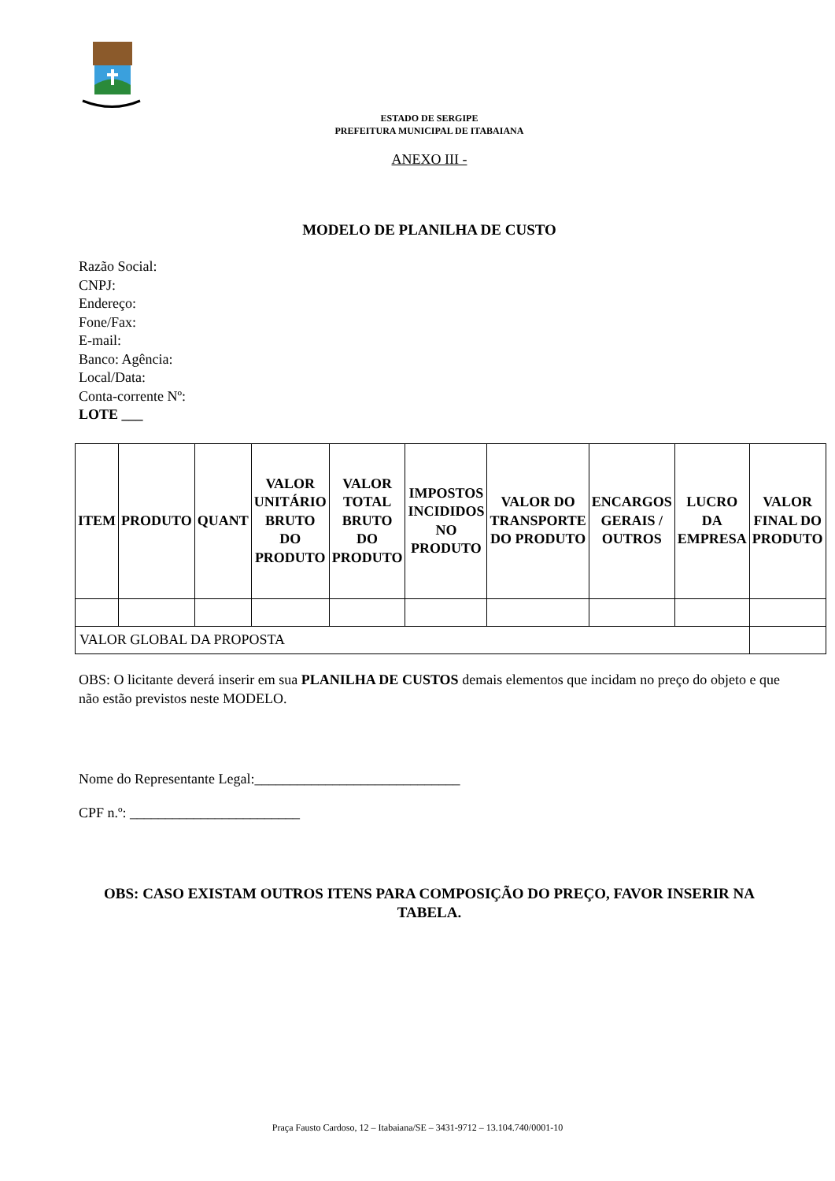ESTADO DE SERGIPE
PREFEITURA MUNICIPAL DE ITABAIANA
ANEXO III -
MODELO DE PLANILHA DE CUSTO
Razão Social:
CNPJ:
Endereço:
Fone/Fax:
E-mail:
Banco: Agência:
Local/Data:
Conta-corrente Nº:
LOTE ___
| ITEM | PRODUTO | QUANT | VALOR UNITÁRIO BRUTO DO PRODUTO | VALOR TOTAL BRUTO DO PRODUTO | IMPOSTOS INCIDIDOS NO PRODUTO | VALOR DO TRANSPORTE DO PRODUTO | ENCARGOS GERAIS / OUTROS | LUCRO DA EMPRESA | VALOR FINAL DO PRODUTO |
| --- | --- | --- | --- | --- | --- | --- | --- | --- | --- |
| VALOR GLOBAL DA PROPOSTA | | | | | | | | | |
OBS: O licitante deverá inserir em sua PLANILHA DE CUSTOS demais elementos que incidam no preço do objeto e que não estão previstos neste MODELO.
Nome do Representante Legal:_____________________________
CPF n.º: ________________________
OBS: CASO EXISTAM OUTROS ITENS PARA COMPOSIÇÃO DO PREÇO, FAVOR INSERIR NA TABELA.
Praça Fausto Cardoso, 12 – Itabaiana/SE – 3431-9712 – 13.104.740/0001-10